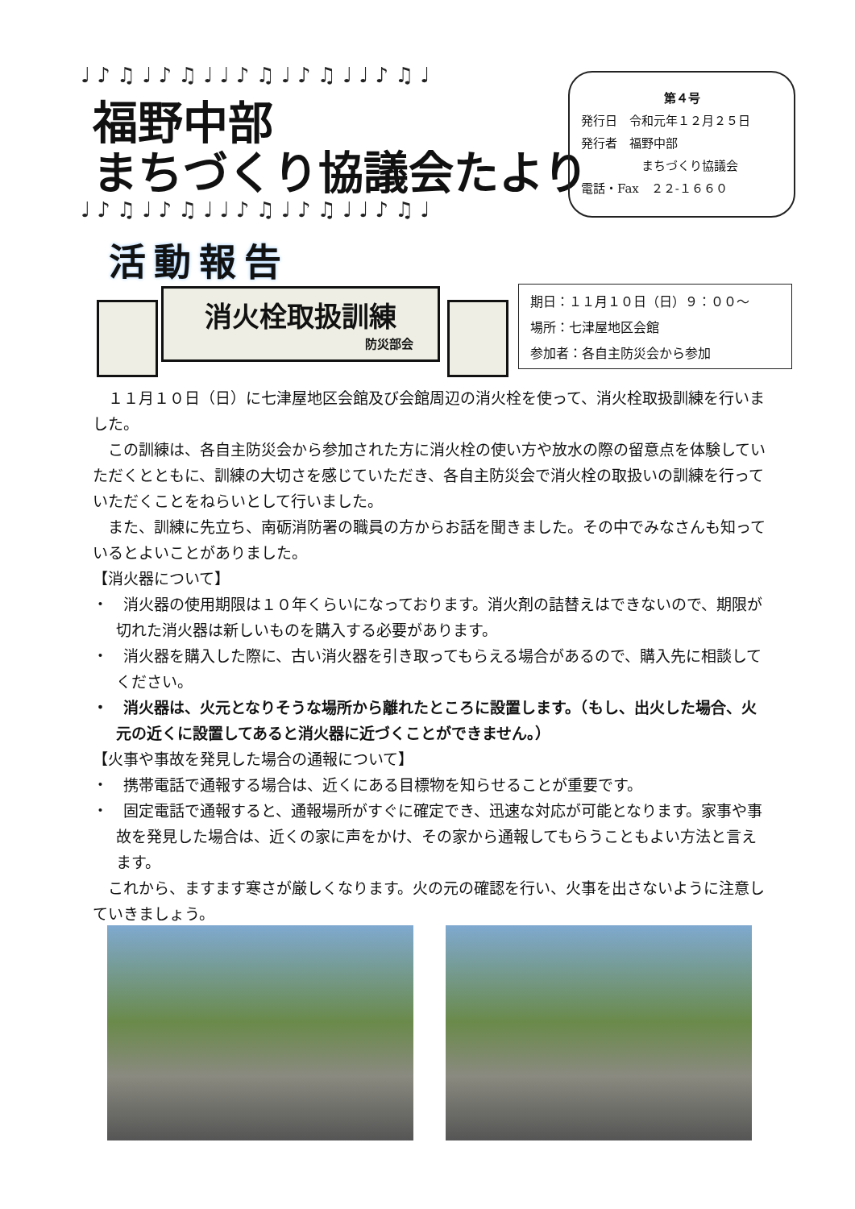♩♪♫♩♪♫♩♩♪♫♩♪♫♩♩♪♫♩
福野中部
まちづくり協議会たより
♩♪♫♩♪♫♩♩♪♫♩♪♫♩♩♪♫♩
第４号
発行日　令和元年１２月２５日
発行者　福野中部
　　　　　まちづくり協議会
電話・Fax　２２-１６６０
活動報告
消火栓取扱訓練
防災部会
期日：１１月１０日（日）９：００～
場所：七津屋地区会館
参加者：各自主防災会から参加
１１月１０日（日）に七津屋地区会館及び会館周辺の消火栓を使って、消火栓取扱訓練を行いました。
この訓練は、各自主防災会から参加された方に消火栓の使い方や放水の際の留意点を体験していただくとともに、訓練の大切さを感じていただき、各自主防災会で消火栓の取扱いの訓練を行っていただくことをねらいとして行いました。
また、訓練に先立ち、南砺消防署の職員の方からお話を聞きました。その中でみなさんも知っているとよいことがありました。
【消火器について】
・　消火器の使用期限は１０年くらいになっております。消火剤の詰替えはできないので、期限が切れた消火器は新しいものを購入する必要があります。
・　消火器を購入した際に、古い消火器を引き取ってもらえる場合があるので、購入先に相談してください。
・　消火器は、火元となりそうな場所から離れたところに設置します。（もし、出火した場合、火元の近くに設置してあると消火器に近づくことができません。）
【火事や事故を発見した場合の通報について】
・　携帯電話で通報する場合は、近くにある目標物を知らせることが重要です。
・　固定電話で通報すると、通報場所がすぐに確定でき、迅速な対応が可能となります。家事や事故を発見した場合は、近くの家に声をかけ、その家から通報してもらうこともよい方法と言えます。
これから、ますます寒さが厳しくなります。火の元の確認を行い、火事を出さないように注意していきましょう。